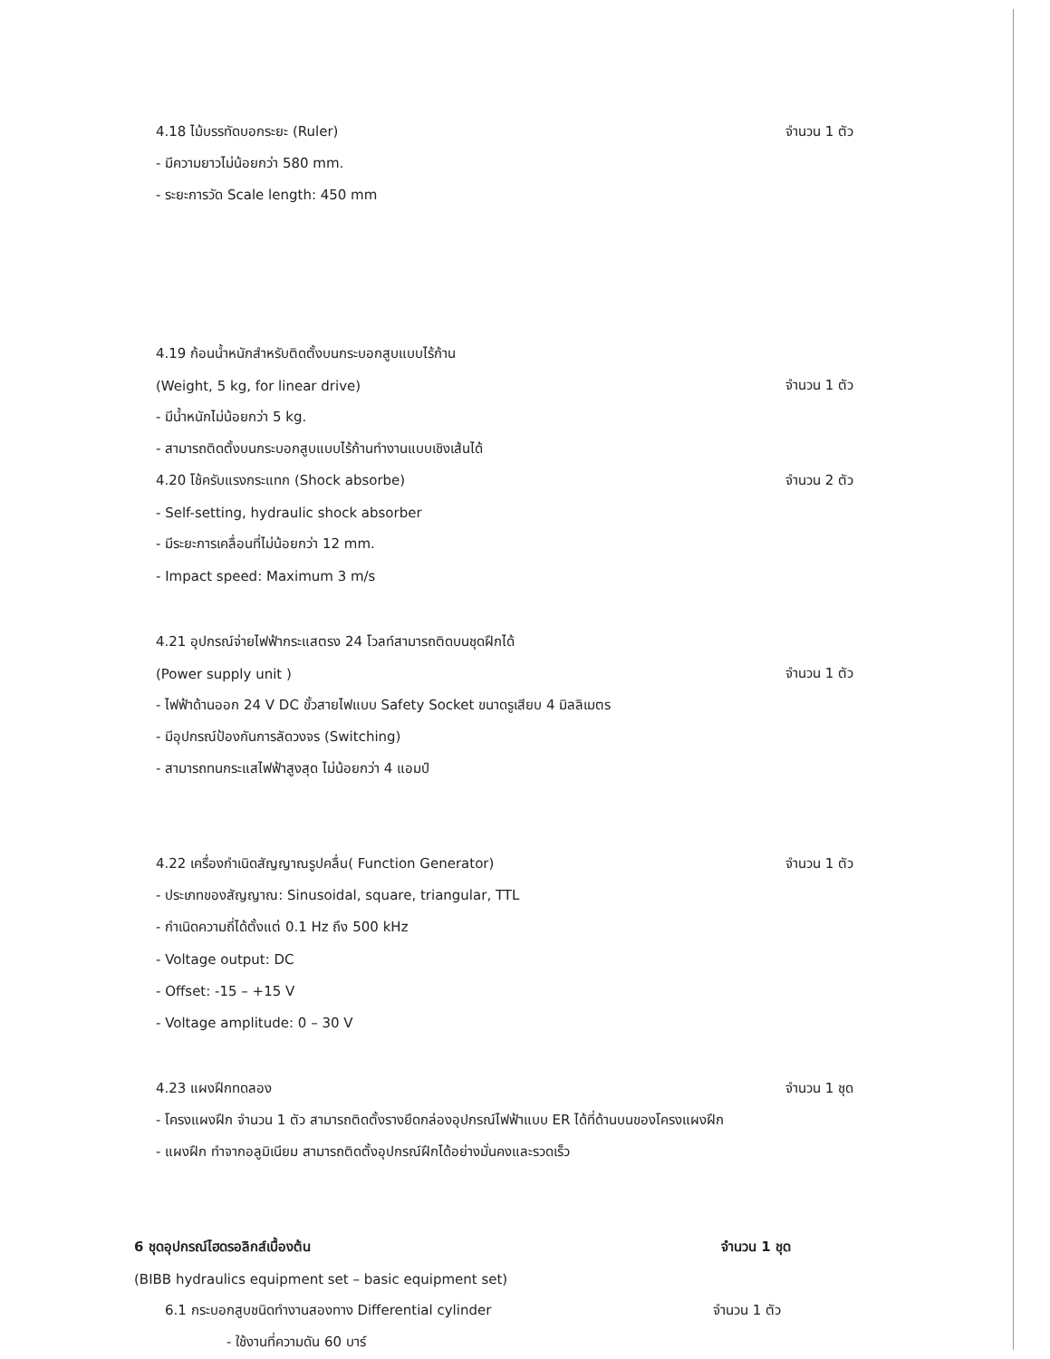4.18 ไม้บรรทัดบอกระยะ (Ruler) จำนวน 1 ตัว
- มีความยาวไม่น้อยกว่า 580 mm.
- ระยะการวัด Scale length: 450 mm
4.19 ก้อนน้ำหนักสำหรับติดตั้งบนกระบอกสูบแบบไร้ก้าน
(Weight, 5 kg, for linear drive) จำนวน 1 ตัว
- มีน้ำหนักไม่น้อยกว่า 5 kg.
- สามารถติดตั้งบนกระบอกสูบแบบไร้ก้านทำงานแบบเชิงเส้นได้
4.20 โช้ครับแรงกระแทก (Shock absorbe) จำนวน 2 ตัว
- Self-setting, hydraulic shock absorber
- มีระยะการเคลื่อนที่ไม่น้อยกว่า 12 mm.
- Impact speed: Maximum 3 m/s
4.21 อุปกรณ์จ่ายไฟฟ้ากระแสตรง 24 โวลท์สามารถติดบนชุดฝึกได้
(Power supply unit ) จำนวน 1 ตัว
- ไฟฟ้าด้านออก 24 V DC ขั้วสายไฟแบบ Safety Socket ขนาดรูเสียบ 4 มิลลิเมตร
- มีอุปกรณ์ป้องกันการลัดวงจร (Switching)
- สามารถทนกระแสไฟฟ้าสูงสุด ไม่น้อยกว่า 4 แอมป์
4.22 เครื่องกำเนิดสัญญาณรูปคลื่น( Function Generator) จำนวน 1 ตัว
- ประเภทของสัญญาณ: Sinusoidal, square, triangular, TTL
- กำเนิดความถี่ได้ตั้งแต่ 0.1 Hz ถึง 500 kHz
- Voltage output: DC
- Offset: -15 – +15 V
- Voltage amplitude: 0 – 30 V
4.23 แผงฝึกทดลอง จำนวน 1 ชุด
- โครงแผงฝึก จำนวน 1 ตัว สามารถติดตั้งรางยึดกล่องอุปกรณ์ไฟฟ้าแบบ ER ได้ที่ด้านบนของโครงแผงฝึก
- แผงฝึก ทำจากอลูมิเนียม สามารถติดตั้งอุปกรณ์ฝึกได้อย่างมั่นคงและรวดเร็ว
6 ชุดอุปกรณ์ไฮดรอลิกส์เบื้องต้น จำนวน 1 ชุด
(BIBB hydraulics equipment set – basic equipment set)
6.1 กระบอกสูบชนิดทำงานสองทาง Differential cylinder จำนวน 1 ตัว
- ใช้งานที่ความดัน 60 บาร์